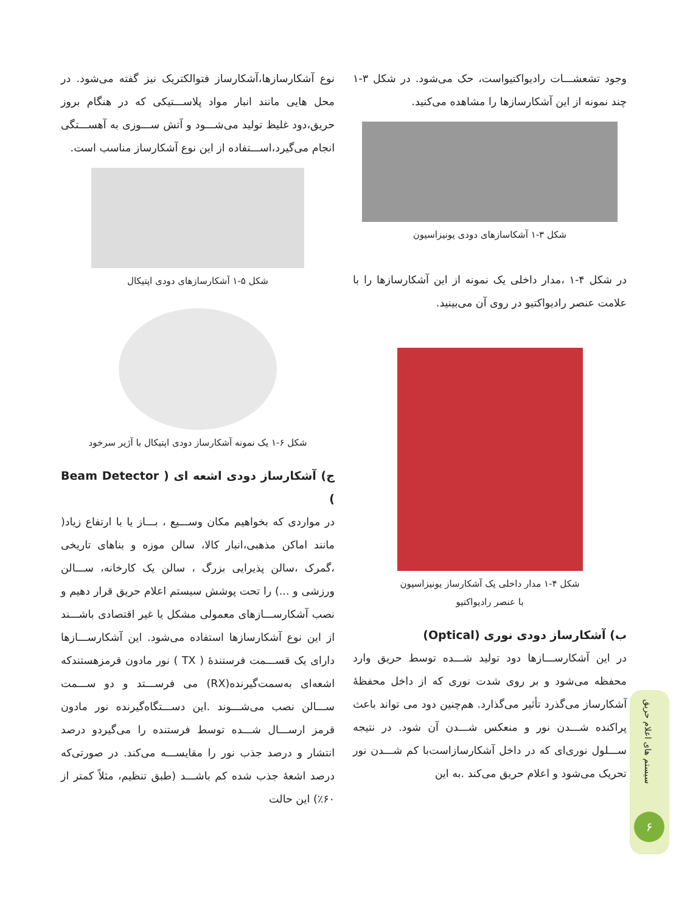وجود تشعشـــات رادیواکتیواست، حک می‌شود. در شکل ۳-۱ چند نمونه از این آشکارسازها را مشاهده می‌کنید.
شکل ۳-۱ آشکاسازهای دودی یونیزاسیون
در شکل ۴-۱ ،مدار داخلی یک نمونه از این آشکارسازها را با علامت عنصر رادیواکتیو در روی آن می‌بینید.
شکل ۴-۱ مدار داخلی یک آشکارساز یونیزاسیون
با عنصر رادیواکتیو
ب) آشکارساز دودی نوری (Optical)
در این آشکارســـازها دود تولید شـــده توسط حریق وارد محفظه می‌شود و بر روی شدت نوری که از داخل محفظهٔ آشکارساز می‌گذرد تأثیر می‌گذارد. هم‌چنین دود می تواند باعث پراکنده شـــدن نور و منعکس شـــدن آن شود. در نتیجه ســـلول نوری‌ای که در داخل آشکارسازاست‌با کم شـــدن نور تحریک می‌شود و اعلام حریق می‌کند .به این
نوع آشکارسازها،آشکارساز فتوالکتریک نیز گفته می‌شود. در محل هایی مانند انبار مواد پلاســـتیکی که در هنگام بروز حریق،دود غلیظ تولید می‌شـــود و آتش ســـوزی به آهســـتگی انجام می‌گیرد،اســـتفاده از این نوع آشکارساز مناسب است.
شکل ۵-۱ آشکارسازهای دودی اپتیکال
شکل ۶-۱ یک نمونه آشکارساز دودی اپتیکال با آژیر سرخود
ج) آشکارساز دودی اشعه ای ( Beam Detector )
در مواردی که بخواهیم مکان وســـیع ، بـــاز یا با ارتفاع زیاد( مانند اماکن مذهبی،انبار کالا، سالن موزه و بناهای تاریخی ،گمرک ،سالن پذیرایی بزرگ ، سالن یک کارخانه، ســـالن ورزشی و ...) را تحت پوشش سیستم اعلام حریق قرار دهیم و نصب آشکارســـازهای معمولی مشکل یا غیر اقتصادی باشـــند از این نوع آشکارسازها استفاده می‌شود. این آشکارســـازها دارای یک قســـمت فرستندهٔ ( TX ) نور مادون قرمزهستندکه اشعه‌ای به‌سمت‌گیرنده(RX) می فرســـتد و دو ســـمت ســـالن نصب می‌شـــوند .این دســـتگاه‌گیرنده نور مادون قرمز ارســـال شـــده توسط فرستنده را می‌گیردو درصد انتشار و درصد جذب نور را مقایســـه می‌کند. در صورتی‌که درصد اشعهٔ جذب شده کم باشـــد (طبق تنظیم، مثلاً کمتر از ۶۰٪) این حالت
سیستم های اعلام حریق
۶